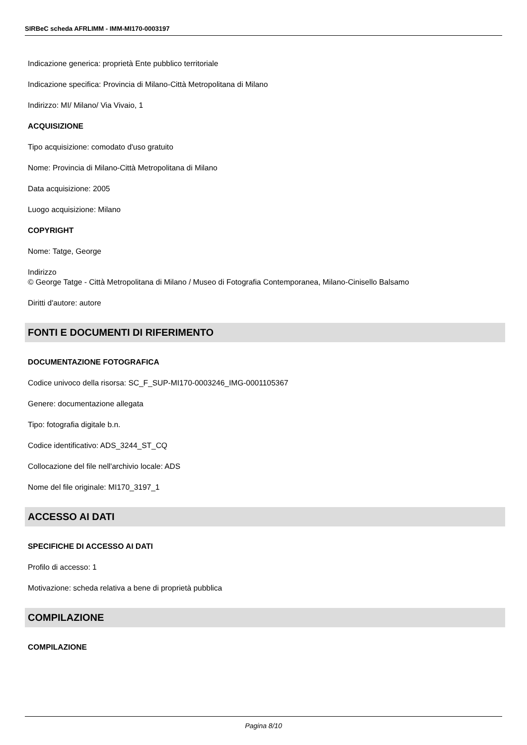SIRBeC scheda AFRLIMM - IMM-MI170-0003197
Indicazione generica: proprietà Ente pubblico territoriale
Indicazione specifica: Provincia di Milano-Città Metropolitana di Milano
Indirizzo: MI/ Milano/ Via Vivaio, 1
ACQUISIZIONE
Tipo acquisizione: comodato d'uso gratuito
Nome: Provincia di Milano-Città Metropolitana di Milano
Data acquisizione: 2005
Luogo acquisizione: Milano
COPYRIGHT
Nome: Tatge, George
Indirizzo
© George Tatge - Città Metropolitana di Milano / Museo di Fotografia Contemporanea, Milano-Cinisello Balsamo
Diritti d'autore: autore
FONTI E DOCUMENTI DI RIFERIMENTO
DOCUMENTAZIONE FOTOGRAFICA
Codice univoco della risorsa: SC_F_SUP-MI170-0003246_IMG-0001105367
Genere: documentazione allegata
Tipo: fotografia digitale b.n.
Codice identificativo: ADS_3244_ST_CQ
Collocazione del file nell'archivio locale: ADS
Nome del file originale: MI170_3197_1
ACCESSO AI DATI
SPECIFICHE DI ACCESSO AI DATI
Profilo di accesso: 1
Motivazione: scheda relativa a bene di proprietà pubblica
COMPILAZIONE
COMPILAZIONE
Pagina 8/10